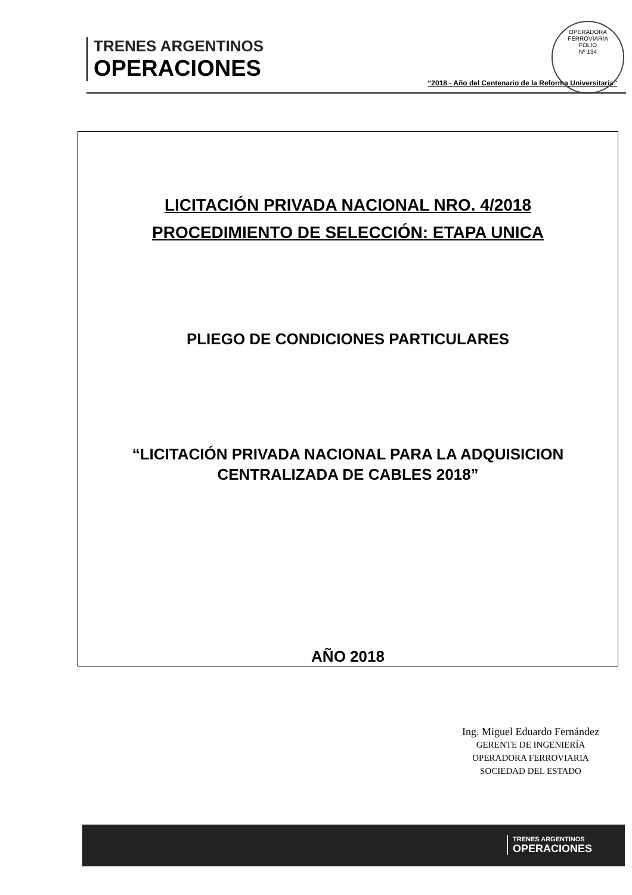TRENES ARGENTINOS
OPERACIONES
“2018 - Año del Centenario de la Reforma Universitaria”
OPERADORA FERROVIARIA
FOLIO
Nº 134
LICITACIÓN PRIVADA NACIONAL NRO. 4/2018
PROCEDIMIENTO DE SELECCIÓN: ETAPA UNICA
PLIEGO DE CONDICIONES PARTICULARES
“LICITACIÓN PRIVADA NACIONAL PARA LA ADQUISICION
CENTRALIZADA DE CABLES 2018”
AÑO 2018
Ing. Miguel Eduardo Fernández
GERENTE DE INGENIERÍA
OPERADORA FERROVIARIA
SOCIEDAD DEL ESTADO
TRENES ARGENTINOS
OPERACIONES